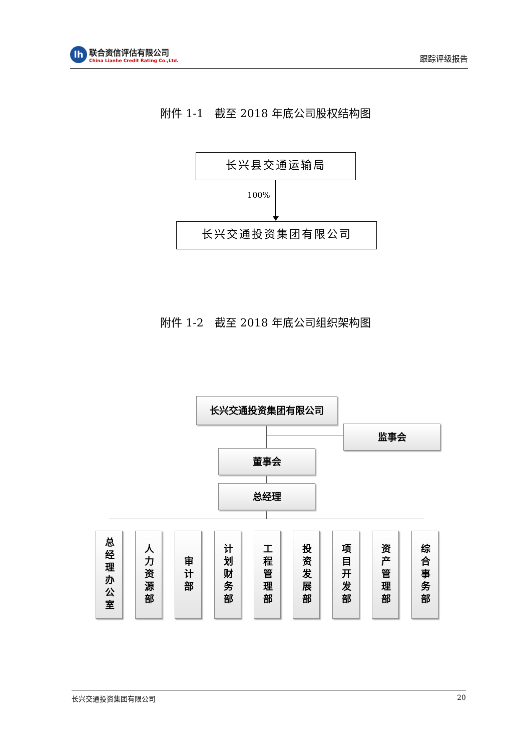lh
联合资信评估有限公司
China Lianhe Credit Rating Co.,Ltd.
跟踪评级报告
附件 1-1　截至 2018 年底公司股权结构图
长兴县交通运输局
100%
长兴交通投资集团有限公司
附件 1-2　截至 2018 年底公司组织架构图
长兴交通投资集团有限公司
监事会
董事会
总经理
总经理办公室
人力资源部
审计部
计划财务部
工程管理部
投资发展部
项目开发部
资产管理部
综合事务部
长兴交通投资集团有限公司 20